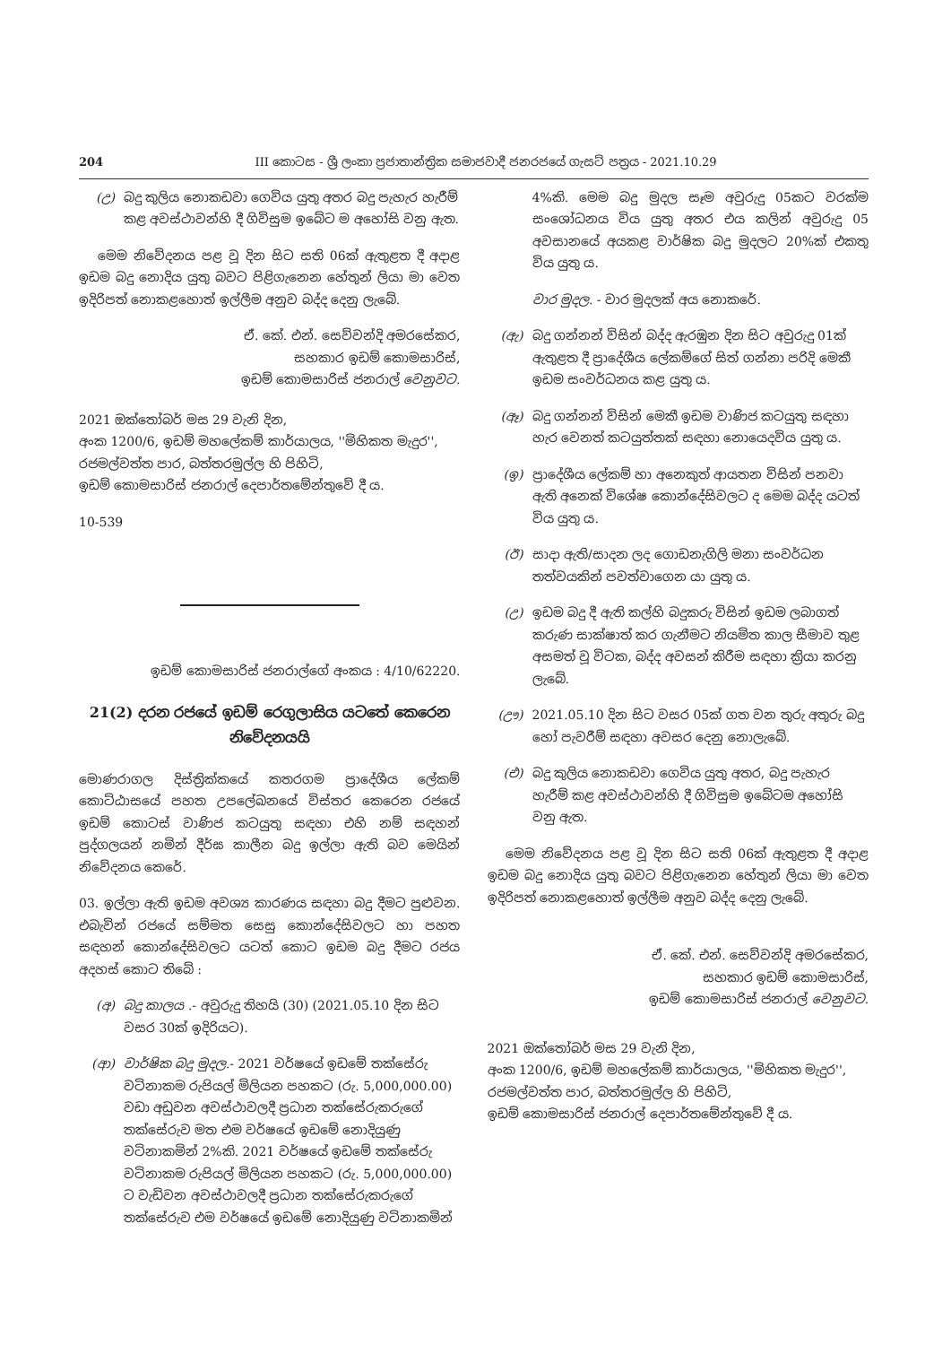204 III කොටස - ශ්‍රී ලංකා ප්‍රජාතාන්ත්‍රික සමාජවාදී ජනරජයේ ගැසට් පත්‍රය - 2021.10.29
(උ) බදු කුලිය නොකඩවා ගෙවිය යුතු අතර බදු පැහැර හැරීම් කළ අවස්ථාවන්හි දී ගිවිසුම ඉබේට ම අහෝසි වනු ඇත.
මෙම නිවේදනය පළ වූ දින සිට සති 06ක් ඇතුළත දී අදාළ ඉඩම බදු නොදිය යුතු බවට පිළිගැනෙන හේතුන් ලියා මා වෙත ඉදිරිපත් නොකළහොත් ඉල්ලීම අනුව බද්ද දෙනු ලැබේ.
ඒ. කේ. එන්. සෙව්වන්දි අමරසේකර,
සහකාර ඉඩම් කොමසාරිස්,
ඉඩම් කොමසාරිස් ජනරාල් වෙනුවට.
2021 ඔක්තෝබර් මස 29 වැනි දින,
අංක 1200/6, ඉඩම් මහලේකම් කාර්යාලය, ''මිහිකත මැදුර'',
රජමල්වත්ත පාර, බත්තරමුල්ල හි පිහිටි,
ඉඩම් කොමසාරිස් ජනරාල් දෙපාර්තමේන්තුවේ දී ය.
10-539
ඉඩම් කොමසාරිස් ජනරාල්ගේ අංකය : 4/10/62220.
21(2) දරන රජයේ ඉඩම් රෙගුලාසිය යටතේ කෙරෙන නිවේදනයයි
මොණරාගල දිස්ත්‍රික්කයේ කතරගම ප්‍රාදේශීය ලේකම් කොට්ඨාසයේ පහත උපලේඛනයේ විස්තර කෙරෙන රජයේ ඉඩම් කොටස් වාණිජ කටයුතු සඳහා එහි නම් සඳහන් පුද්ගලයන් නමින් දීර්ඝ කාලීන බදු ඉල්ලා ඇති බව මෙයින් නිවේදනය කෙරේ.
03. ඉල්ලා ඇති ඉඩම අවශ්‍ය කාරණය සඳහා බදු දීමට පුළුවන. එබැවින් රජයේ සම්මත සෙසු කොන්දේසිවලට හා පහත සඳහන් කොන්දේසිවලට යටත් කොට ඉඩම බදු දීමට රජය අදහස් කොට තිබේ :
(අ) බදු කාලය .- අවුරුදු තිහයි (30) (2021.05.10 දින සිට වසර 30ක් ඉදිරියට).
(ආ) වාර්ෂික බදු මුදල.- 2021 වර්ෂයේ ඉඩමේ තක්සේරු වටිනාකම රුපියල් මිලියන පහකට (රු. 5,000,000.00) වඩා අඩුවන අවස්ථාවලදී ප්‍රධාන තක්සේරුකරුගේ තක්සේරුව මත එම වර්ෂයේ ඉඩමේ නොදියුණු වටිනාකමින් 2%කි. 2021 වර්ෂයේ ඉඩමේ තක්සේරු වටිනාකම රුපියල් මිලියන පහකට (රු. 5,000,000.00) ට වැඩිවන අවස්ථාවලදී ප්‍රධාන තක්සේරුකරුගේ තක්සේරුව එම වර්ෂයේ ඉඩමේ නොදියුණු වටිනාකමින්
4%කි. මෙම බදු මුදල සෑම අවුරුදු 05කට වරක්ම සංශෝධනය විය යුතු අතර එය කලින් අවුරුදු 05 අවසානයේ අයකළ වාර්ෂික බදු මුදලට 20%ක් එකතු විය යුතු ය.
වාර මුදල. - වාර මුදලක් අය නොකරේ.
(ඇ) බදු ගන්නන් විසින් බද්ද ඇරඹුන දින සිට අවුරුදු 01ක් ඇතුළත දී ප්‍රාදේශීය ලේකම්ගේ සිත් ගන්නා පරිදි මෙකී ඉඩම සංවර්ධනය කළ යුතු ය.
(ඈ) බදු ගන්නන් විසින් මෙකී ඉඩම වාණිජ කටයුතු සඳහා හැර වෙනත් කටයුත්තක් සඳහා නොයෙදවිය යුතු ය.
(ඉ) ප්‍රාදේශීය ලේකම් හා අනෙකුත් ආයතන විසින් පනවා ඇති අනෙක් විශේෂ කොන්දේසිවලට ද මෙම බද්ද යටත් විය යුතු ය.
(ඊ) සාදා ඇති/සාදන ලද ගොඩනැගිලි මනා සංවර්ධන තත්වයකින් පවත්වාගෙන යා යුතු ය.
(උ) ඉඩම බදු දී ඇති කල්හි බදුකරු විසින් ඉඩම ලබාගත් කරුණ සාක්ෂාත් කර ගැනීමට නියමිත කාල සීමාව තුළ අසමත් වූ විටක, බද්ද අවසන් කිරීම සඳහා ක්‍රියා කරනු ලැබේ.
(ඌ) 2021.05.10 දින සිට වසර 05ක් ගත වන තුරු අතුරු බදු හෝ පැවරීම් සඳහා අවසර දෙනු නොලැබේ.
(එ) බදු කුලිය නොකඩවා ගෙවිය යුතු අතර, බදු පැහැර හැරීම් කළ අවස්ථාවන්හි දී ගිවිසුම ඉබේටම අහෝසි වනු ඇත.
මෙම නිවේදනය පළ වූ දින සිට සති 06ක් ඇතුළත දී අදාළ ඉඩම බදු නොදිය යුතු බවට පිළිගැනෙන හේතුන් ලියා මා වෙත ඉදිරිපත් නොකළහොත් ඉල්ලීම අනුව බද්ද දෙනු ලැබේ.
ඒ. කේ. එන්. සෙව්වන්දි අමරසේකර,
සහකාර ඉඩම් කොමසාරිස්,
ඉඩම් කොමසාරිස් ජනරාල් වෙනුවට.
2021 ඔක්තෝබර් මස 29 වැනි දින,
අංක 1200/6, ඉඩම් මහලේකම් කාර්යාලය, ''මිහිකත මැදුර'',
රජමල්වත්ත පාර, බත්තරමුල්ල හි පිහිටි,
ඉඩම් කොමසාරිස් ජනරාල් දෙපාර්තමේන්තුවේ දී ය.